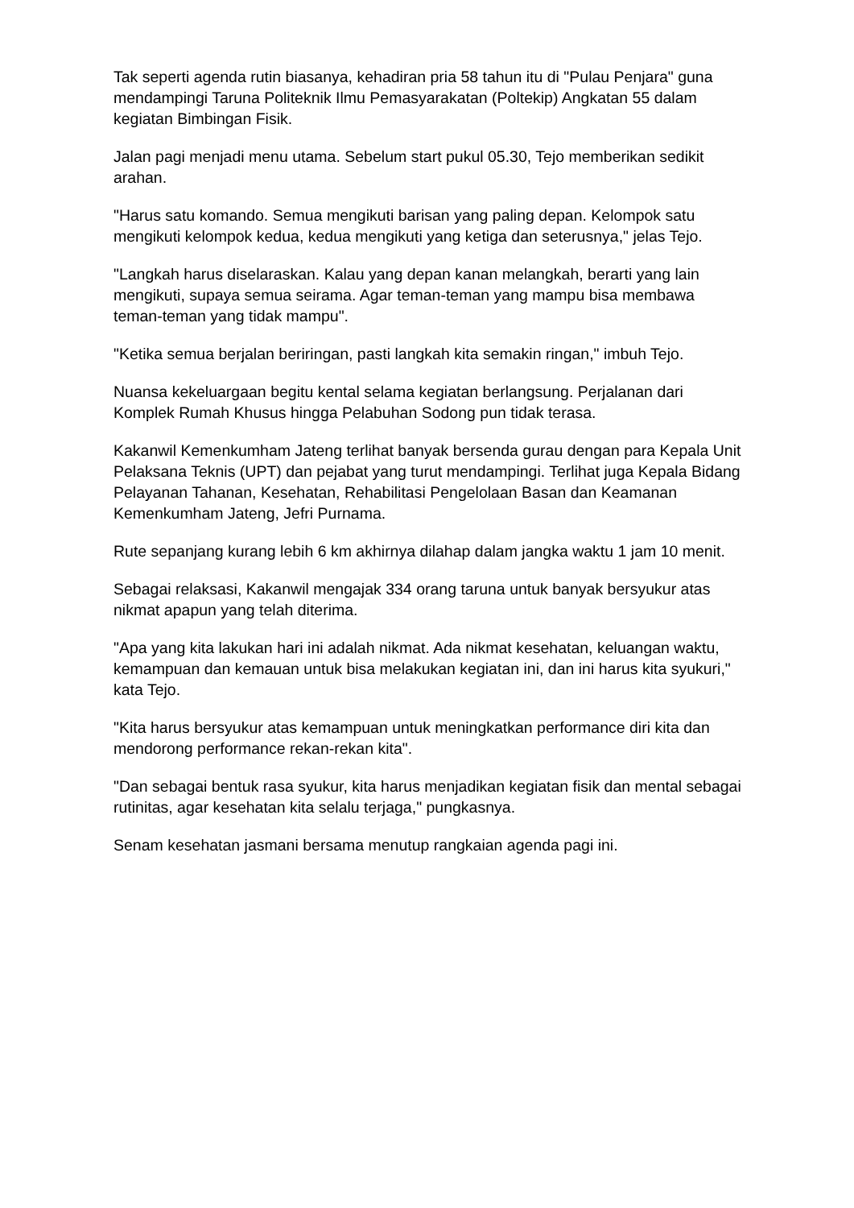Tak seperti agenda rutin biasanya, kehadiran pria 58 tahun itu di "Pulau Penjara" guna mendampingi Taruna Politeknik Ilmu Pemasyarakatan (Poltekip) Angkatan 55 dalam kegiatan Bimbingan Fisik.
Jalan pagi menjadi menu utama. Sebelum start pukul 05.30, Tejo memberikan sedikit arahan.
"Harus satu komando. Semua mengikuti barisan yang paling depan. Kelompok satu mengikuti kelompok kedua, kedua mengikuti yang ketiga dan seterusnya," jelas Tejo.
"Langkah harus diselaraskan. Kalau yang depan kanan melangkah, berarti yang lain mengikuti, supaya semua seirama. Agar teman-teman yang mampu bisa membawa teman-teman yang tidak mampu".
"Ketika semua berjalan beriringan, pasti langkah kita semakin ringan," imbuh Tejo.
Nuansa kekeluargaan begitu kental selama kegiatan berlangsung. Perjalanan dari Komplek Rumah Khusus hingga Pelabuhan Sodong pun tidak terasa.
Kakanwil Kemenkumham Jateng terlihat banyak bersenda gurau dengan para Kepala Unit Pelaksana Teknis (UPT) dan pejabat yang turut mendampingi. Terlihat juga Kepala Bidang Pelayanan Tahanan, Kesehatan, Rehabilitasi Pengelolaan Basan dan Keamanan Kemenkumham Jateng, Jefri Purnama.
Rute sepanjang kurang lebih 6 km akhirnya dilahap dalam jangka waktu 1 jam 10 menit.
Sebagai relaksasi, Kakanwil mengajak 334 orang taruna untuk banyak bersyukur atas nikmat apapun yang telah diterima.
"Apa yang kita lakukan hari ini adalah nikmat. Ada nikmat kesehatan, keluangan waktu, kemampuan dan kemauan untuk bisa melakukan kegiatan ini, dan ini harus kita syukuri," kata Tejo.
"Kita harus bersyukur atas kemampuan untuk meningkatkan performance diri kita dan mendorong performance rekan-rekan kita".
"Dan sebagai bentuk rasa syukur, kita harus menjadikan kegiatan fisik dan mental sebagai rutinitas, agar kesehatan kita selalu terjaga," pungkasnya.
Senam kesehatan jasmani bersama menutup rangkaian agenda pagi ini.